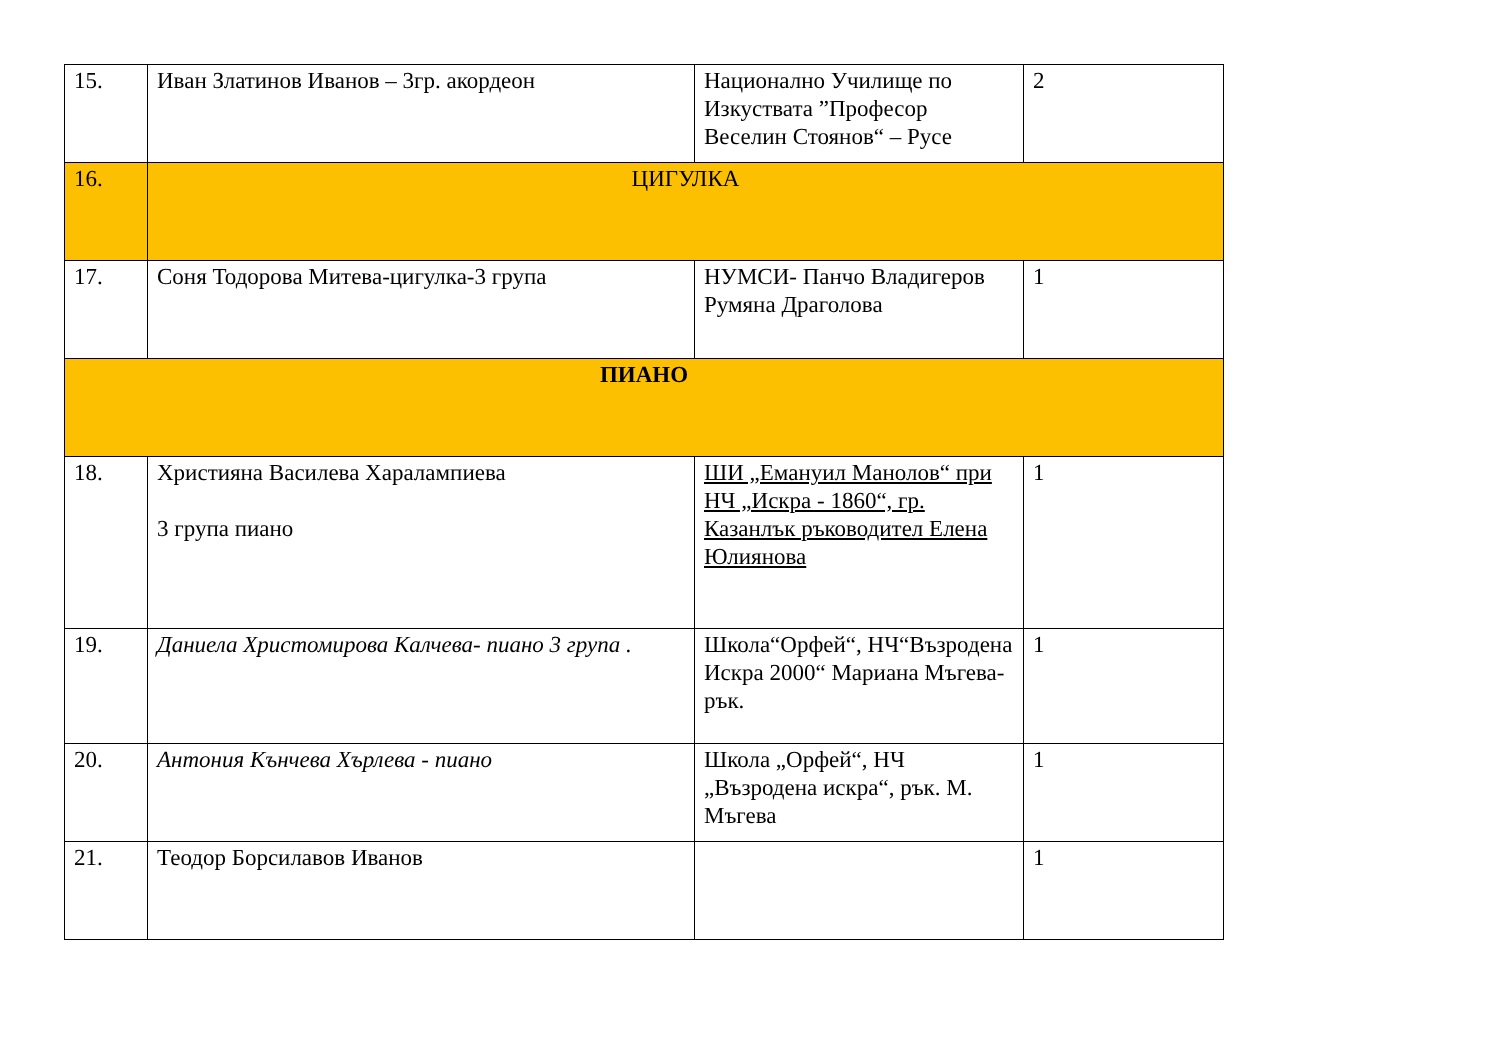| 15. | Иван Златинов Иванов – 3гр. акордеон | Национално Училище по Изкуствата ”Професор Веселин Стоянов“ – Русе | 2 |
| 16. | ЦИГУЛКА | | |
| 17. | Соня Тодорова Митева-цигулка-3 група | НУМСИ- Панчо Владигеров Румяна Драголова | 1 |
| ПИАНО | | | |
| 18. | Християна Василева Харалампиева 3 група пиано | ШИ „Емануил Манолов“ при НЧ „Искра - 1860“, гр. Казанлък ръководител Елена Юлиянова | 1 |
| 19. | Даниела Христомирова Калчева- пиано 3 група . | Школа“Орфей“, НЧ“Възродена Искра 2000“ Мариана Мъгева- рък. | 1 |
| 20. | Антония Кънчева Хърлева - пиано | Школа „Орфей“, НЧ „Възродена искра“, рък. М. Мъгева | 1 |
| 21. | Теодор Борсилавов Иванов | | 1 |